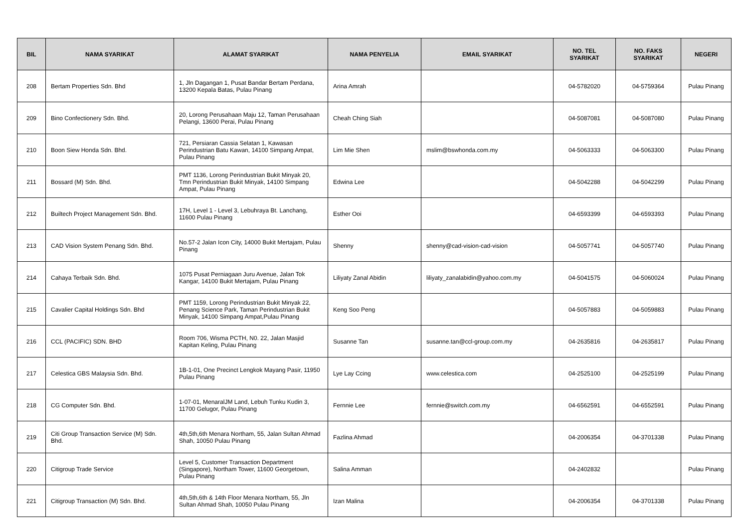| BIL | NAMA SYARIKAT | ALAMAT SYARIKAT | NAMA PENYELIA | EMAIL SYARIKAT | NO. TEL SYARIKAT | NO. FAKS SYARIKAT | NEGERI |
| --- | --- | --- | --- | --- | --- | --- | --- |
| 208 | Bertam Properties Sdn. Bhd | 1, Jln Dagangan 1, Pusat Bandar Bertam Perdana, 13200 Kepala Batas, Pulau Pinang | Arina Amrah | | 04-5782020 | 04-5759364 | Pulau Pinang |
| 209 | Bino Confectionery Sdn. Bhd. | 20, Lorong Perusahaan Maju 12, Taman Perusahaan Pelangi, 13600 Perai, Pulau Pinang | Cheah Ching Siah | | 04-5087081 | 04-5087080 | Pulau Pinang |
| 210 | Boon Siew Honda Sdn. Bhd. | 721, Persiaran Cassia Selatan 1, Kawasan Perindustrian Batu Kawan, 14100 Simpang Ampat, Pulau Pinang | Lim Mie Shen | mslim@bswhonda.com.my | 04-5063333 | 04-5063300 | Pulau Pinang |
| 211 | Bossard (M) Sdn. Bhd. | PMT 1136, Lorong Perindustrian Bukit Minyak 20, Tmn Perindustrian Bukit Minyak, 14100 Simpang Ampat, Pulau Pinang | Edwina Lee | | 04-5042288 | 04-5042299 | Pulau Pinang |
| 212 | Builtech Project Management Sdn. Bhd. | 17H, Level 1 - Level 3, Lebuhraya Bt. Lanchang, 11600 Pulau Pinang | Esther Ooi | | 04-6593399 | 04-6593393 | Pulau Pinang |
| 213 | CAD Vision System Penang Sdn. Bhd. | No.57-2 Jalan Icon City, 14000 Bukit Mertajam, Pulau Pinang | Shenny | shenny@cad-vision-cad-vision | 04-5057741 | 04-5057740 | Pulau Pinang |
| 214 | Cahaya Terbaik Sdn. Bhd. | 1075 Pusat Perniagaan Juru Avenue, Jalan Tok Kangar, 14100 Bukit Mertajam, Pulau Pinang | Liliyaty Zanal Abidin | liliyaty_zanalabidin@yahoo.com.my | 04-5041575 | 04-5060024 | Pulau Pinang |
| 215 | Cavalier Capital Holdings Sdn. Bhd | PMT 1159, Lorong Perindustrian Bukit Minyak 22, Penang Science Park, Taman Perindustrian Bukit Minyak, 14100 Simpang Ampat,Pulau Pinang | Keng Soo Peng | | 04-5057883 | 04-5059883 | Pulau Pinang |
| 216 | CCL (PACIFIC) SDN. BHD | Room 706, Wisma PCTH, N0. 22, Jalan Masjid Kapitan Keling, Pulau Pinang | Susanne Tan | susanne.tan@ccl-group.com.my | 04-2635816 | 04-2635817 | Pulau Pinang |
| 217 | Celestica GBS Malaysia Sdn. Bhd. | 1B-1-01, One Precinct Lengkok Mayang Pasir, 11950 Pulau Pinang | Lye Lay Ccing | www.celestica.com | 04-2525100 | 04-2525199 | Pulau Pinang |
| 218 | CG Computer Sdn. Bhd. | 1-07-01, MenaralJM Land, Lebuh Tunku Kudin 3, 11700 Gelugor, Pulau Pinang | Fernnie Lee | fernnie@switch.com.my | 04-6562591 | 04-6552591 | Pulau Pinang |
| 219 | Citi Group Transaction Service (M) Sdn. Bhd. | 4th,5th,6th Menara Northam, 55, Jalan Sultan Ahmad Shah, 10050 Pulau Pinang | Fazlina Ahmad | | 04-2006354 | 04-3701338 | Pulau Pinang |
| 220 | Citigroup Trade Service | Level 5, Customer Transaction Department (Singapore), Northam Tower, 11600 Georgetown, Pulau Pinang | Salina Amman | | 04-2402832 | | Pulau Pinang |
| 221 | Citigroup Transaction (M) Sdn. Bhd. | 4th,5th,6th & 14th Floor Menara Northam, 55, Jln Sultan Ahmad Shah, 10050 Pulau Pinang | Izan Malina | | 04-2006354 | 04-3701338 | Pulau Pinang |